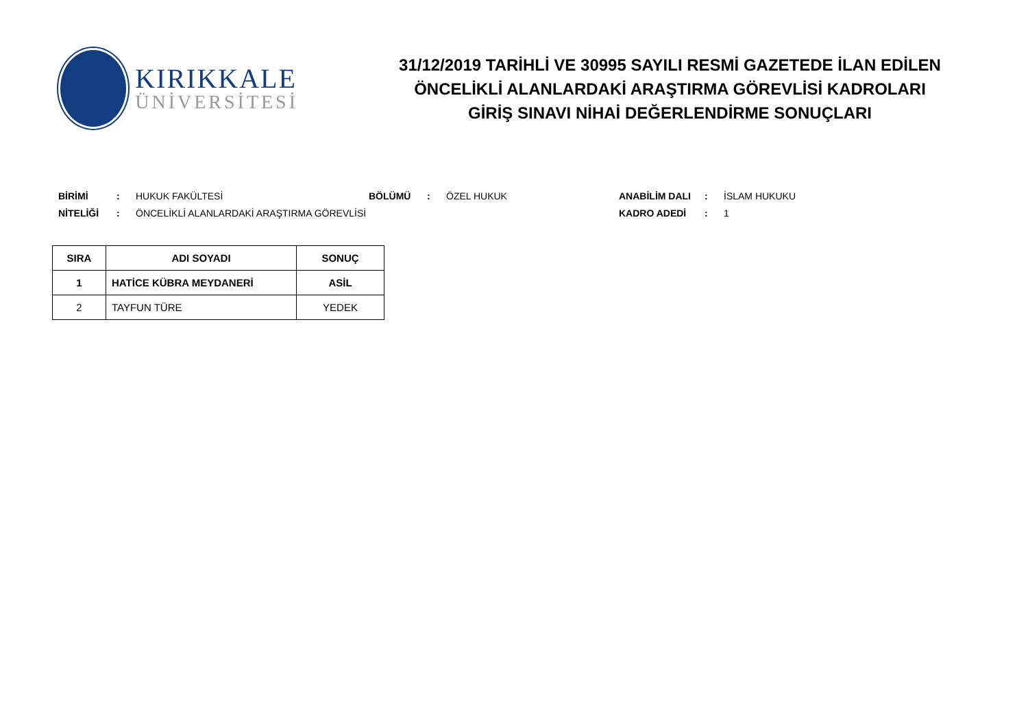KIRIKKALE
ÜNİVERSİTESİ
31/12/2019 TARİHLİ VE 30995 SAYILI RESMİ GAZETEDE İLAN EDİLEN
ÖNCELİKLİ ALANLARDAKİ ARAŞTIRMA GÖREVLİSİ KADROLARI
GİRİŞ SINAVI NİHAİ DEĞERLENDİRME SONUÇLARI
BİRİMİ: HUKUK FAKÜLTESİ BÖLÜMÜ: ÖZEL HUKUK ANABİLİM DALI: İSLAM HUKUKU
NİTELİĞİ: ÖNCELİKLİ ALANLARDAKİ ARAŞTIRMA GÖREVLİSİ KADRO ADEDİ: 1
| SIRA | ADI SOYADI | SONUÇ |
| --- | --- | --- |
| 1 | HATİCE KÜBRA MEYDANERİ | ASİL |
| 2 | TAYFUN TÜRE | YEDEK |